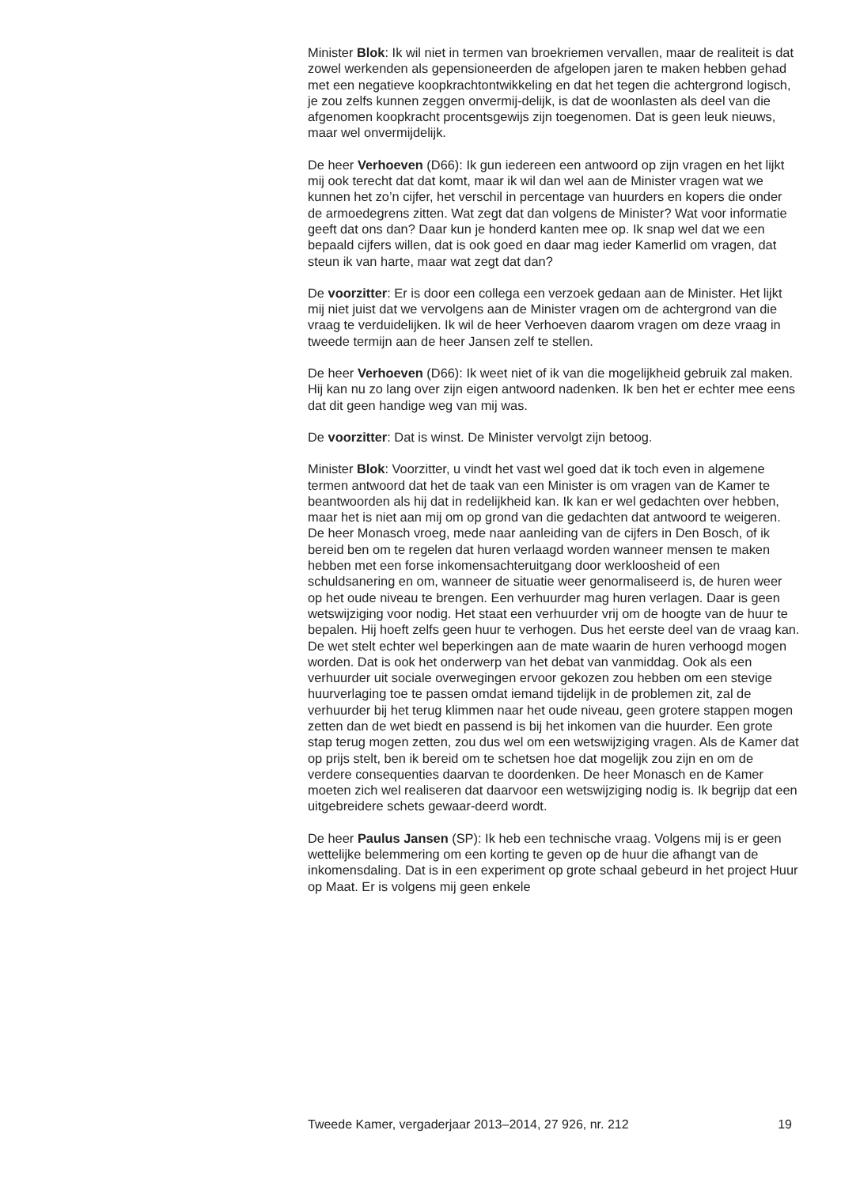Minister Blok: Ik wil niet in termen van broekriemen vervallen, maar de realiteit is dat zowel werkenden als gepensioneerden de afgelopen jaren te maken hebben gehad met een negatieve koopkrachtontwikkeling en dat het tegen die achtergrond logisch, je zou zelfs kunnen zeggen onvermij-delijk, is dat de woonlasten als deel van die afgenomen koopkracht procentsgewijs zijn toegenomen. Dat is geen leuk nieuws, maar wel onvermijdelijk.
De heer Verhoeven (D66): Ik gun iedereen een antwoord op zijn vragen en het lijkt mij ook terecht dat dat komt, maar ik wil dan wel aan de Minister vragen wat we kunnen het zo’n cijfer, het verschil in percentage van huurders en kopers die onder de armoedegrens zitten. Wat zegt dat dan volgens de Minister? Wat voor informatie geeft dat ons dan? Daar kun je honderd kanten mee op. Ik snap wel dat we een bepaald cijfers willen, dat is ook goed en daar mag ieder Kamerlid om vragen, dat steun ik van harte, maar wat zegt dat dan?
De voorzitter: Er is door een collega een verzoek gedaan aan de Minister. Het lijkt mij niet juist dat we vervolgens aan de Minister vragen om de achtergrond van die vraag te verduidelijken. Ik wil de heer Verhoeven daarom vragen om deze vraag in tweede termijn aan de heer Jansen zelf te stellen.
De heer Verhoeven (D66): Ik weet niet of ik van die mogelijkheid gebruik zal maken. Hij kan nu zo lang over zijn eigen antwoord nadenken. Ik ben het er echter mee eens dat dit geen handige weg van mij was.
De voorzitter: Dat is winst. De Minister vervolgt zijn betoog.
Minister Blok: Voorzitter, u vindt het vast wel goed dat ik toch even in algemene termen antwoord dat het de taak van een Minister is om vragen van de Kamer te beantwoorden als hij dat in redelijkheid kan. Ik kan er wel gedachten over hebben, maar het is niet aan mij om op grond van die gedachten dat antwoord te weigeren.
De heer Monasch vroeg, mede naar aanleiding van de cijfers in Den Bosch, of ik bereid ben om te regelen dat huren verlaagd worden wanneer mensen te maken hebben met een forse inkomensachteruitgang door werkloosheid of een schuldsanering en om, wanneer de situatie weer genormaliseerd is, de huren weer op het oude niveau te brengen. Een verhuurder mag huren verlagen. Daar is geen wetswijziging voor nodig. Het staat een verhuurder vrij om de hoogte van de huur te bepalen. Hij hoeft zelfs geen huur te verhogen. Dus het eerste deel van de vraag kan. De wet stelt echter wel beperkingen aan de mate waarin de huren verhoogd mogen worden. Dat is ook het onderwerp van het debat van vanmiddag. Ook als een verhuurder uit sociale overwegingen ervoor gekozen zou hebben om een stevige huurverlaging toe te passen omdat iemand tijdelijk in de problemen zit, zal de verhuurder bij het terug klimmen naar het oude niveau, geen grotere stappen mogen zetten dan de wet biedt en passend is bij het inkomen van die huurder. Een grote stap terug mogen zetten, zou dus wel om een wetswijziging vragen. Als de Kamer dat op prijs stelt, ben ik bereid om te schetsen hoe dat mogelijk zou zijn en om de verdere consequenties daarvan te doordenken. De heer Monasch en de Kamer moeten zich wel realiseren dat daarvoor een wetswijziging nodig is. Ik begrijp dat een uitgebreidere schets gewaar-deerd wordt.
De heer Paulus Jansen (SP): Ik heb een technische vraag. Volgens mij is er geen wettelijke belemmering om een korting te geven op de huur die afhangt van de inkomensdaling. Dat is in een experiment op grote schaal gebeurd in het project Huur op Maat. Er is volgens mij geen enkele
Tweede Kamer, vergaderjaar 2013–2014, 27 926, nr. 212 19